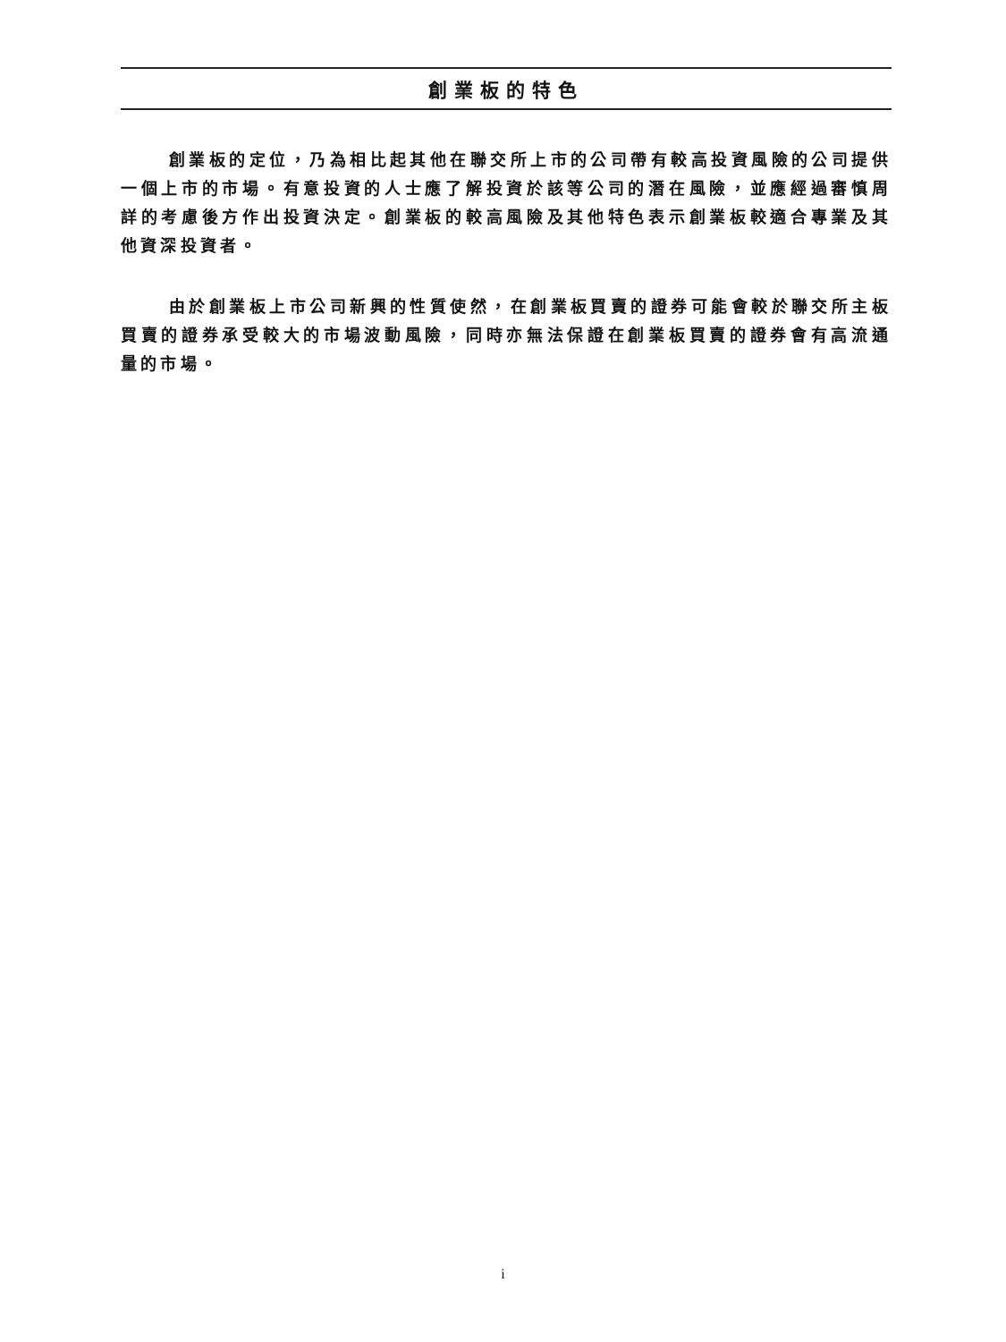創業板的特色
創業板的定位，乃為相比起其他在聯交所上市的公司帶有較高投資風險的公司提供一個上市的市場。有意投資的人士應了解投資於該等公司的潛在風險，並應經過審慎周詳的考慮後方作出投資決定。創業板的較高風險及其他特色表示創業板較適合專業及其他資深投資者。
由於創業板上市公司新興的性質使然，在創業板買賣的證券可能會較於聯交所主板買賣的證券承受較大的市場波動風險，同時亦無法保證在創業板買賣的證券會有高流通量的市場。
i